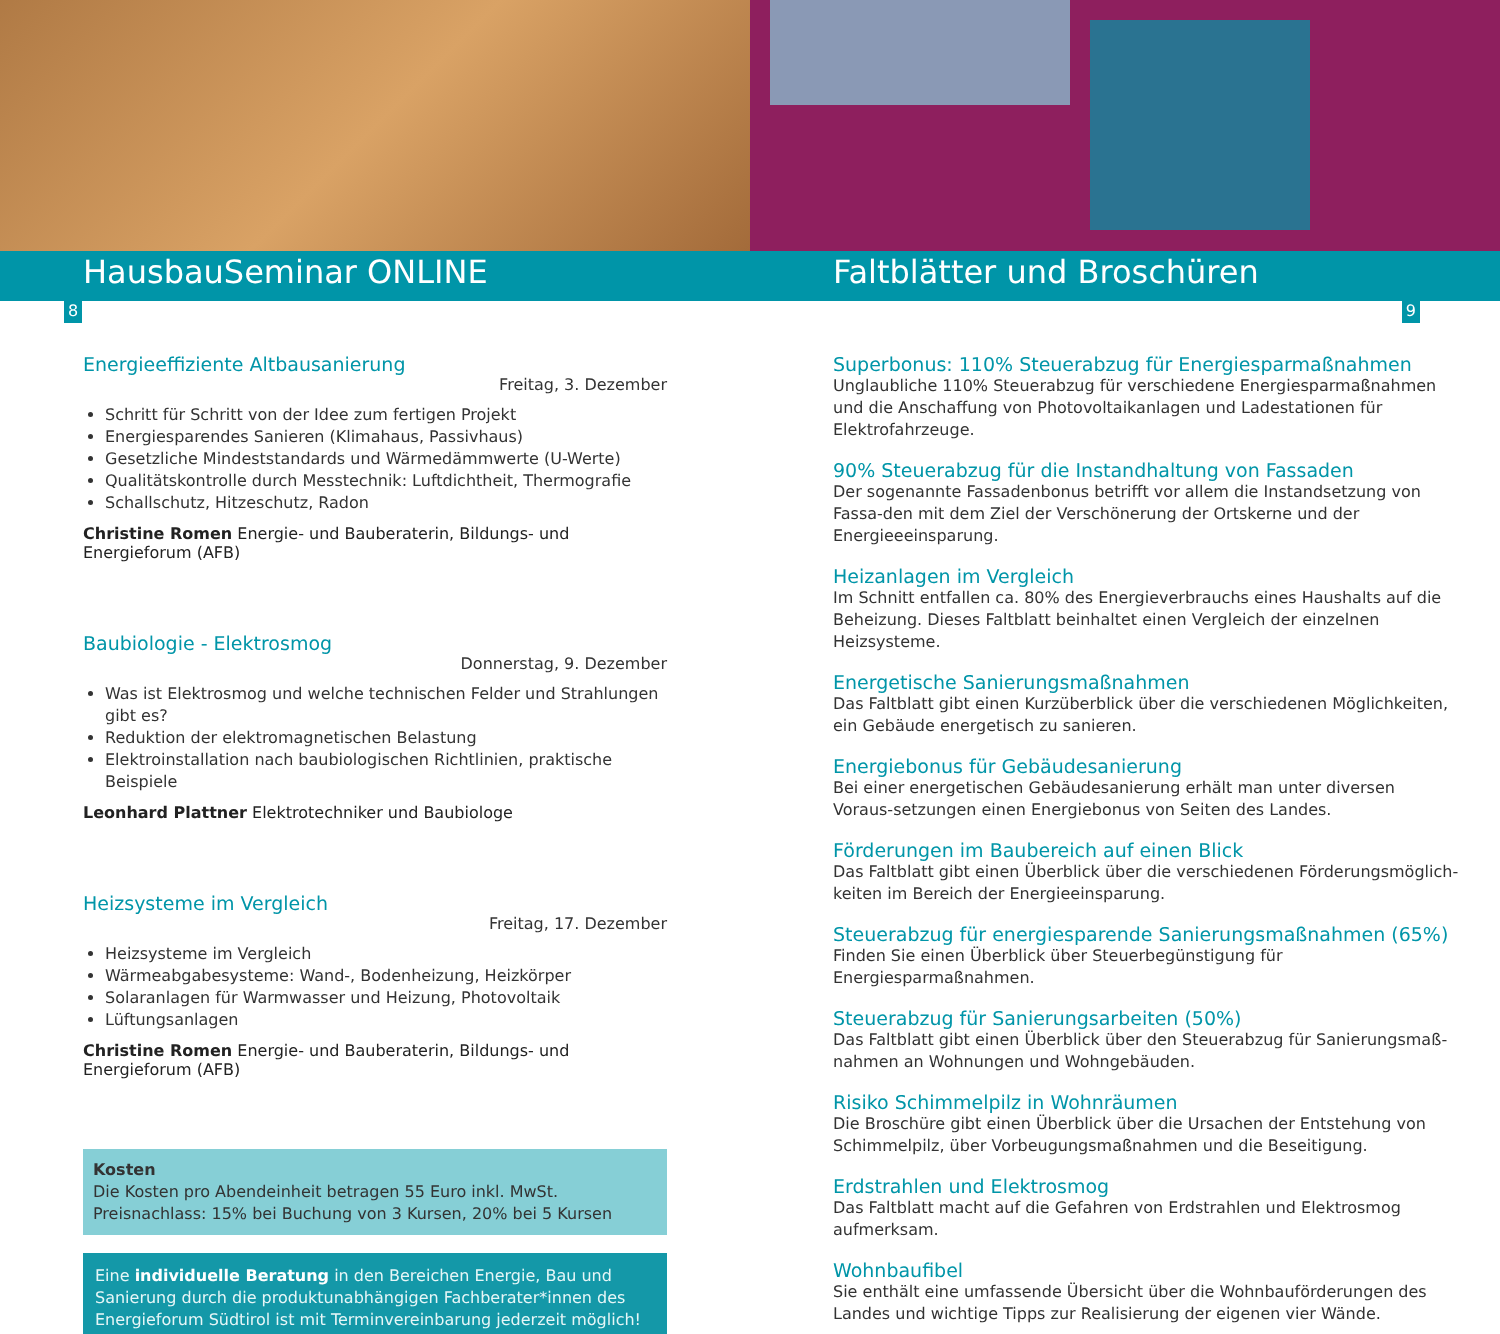HausbauSeminar ONLINE Faltblätter und Broschüren
8 9
Energieeffiziente Altbausanierung
Freitag, 3. Dezember
Schritt für Schritt von der Idee zum fertigen Projekt
Energiesparendes Sanieren (Klimahaus, Passivhaus)
Gesetzliche Mindeststandards und Wärmedämmwerte (U-Werte)
Qualitätskontrolle durch Messtechnik: Luftdichtheit, Thermografie
Schallschutz, Hitzeschutz, Radon
Christine Romen Energie- und Bauberaterin, Bildungs- und Energieforum (AFB)
Baubiologie - Elektrosmog
Donnerstag, 9. Dezember
Was ist Elektrosmog und welche technischen Felder und Strahlungen gibt es?
Reduktion der elektromagnetischen Belastung
Elektroinstallation nach baubiologischen Richtlinien, praktische Beispiele
Leonhard Plattner Elektrotechniker und Baubiologe
Heizsysteme im Vergleich
Freitag, 17. Dezember
Heizsysteme im Vergleich
Wärmeabgabesysteme: Wand-, Bodenheizung, Heizkörper
Solaranlagen für Warmwasser und Heizung, Photovoltaik
Lüftungsanlagen
Christine Romen Energie- und Bauberaterin, Bildungs- und Energieforum (AFB)
Kosten
Die Kosten pro Abendeinheit betragen 55 Euro inkl. MwSt.
Preisnachlass: 15% bei Buchung von 3 Kursen, 20% bei 5 Kursen
Eine individuelle Beratung in den Bereichen Energie, Bau und Sanierung durch die produktunabhängigen Fachberater*innen des Energieforum Südtirol ist mit Terminvereinbarung jederzeit möglich!
Superbonus: 110% Steuerabzug für Energiesparmaßnahmen
Unglaubliche 110% Steuerabzug für verschiedene Energiesparmaßnahmen und die Anschaffung von Photovoltaikanlagen und Ladestationen für Elektrofahrzeuge.
90% Steuerabzug für die Instandhaltung von Fassaden
Der sogenannte Fassadenbonus betrifft vor allem die Instandsetzung von Fassa-den mit dem Ziel der Verschönerung der Ortskerne und der Energieeeinsparung.
Heizanlagen im Vergleich
Im Schnitt entfallen ca. 80% des Energieverbrauchs eines Haushalts auf die Beheizung. Dieses Faltblatt beinhaltet einen Vergleich der einzelnen Heizsysteme.
Energetische Sanierungsmaßnahmen
Das Faltblatt gibt einen Kurzüberblick über die verschiedenen Möglichkeiten, ein Gebäude energetisch zu sanieren.
Energiebonus für Gebäudesanierung
Bei einer energetischen Gebäudesanierung erhält man unter diversen Voraus-setzungen einen Energiebonus von Seiten des Landes.
Förderungen im Baubereich auf einen Blick
Das Faltblatt gibt einen Überblick über die verschiedenen Förderungsmöglich-keiten im Bereich der Energieeinsparung.
Steuerabzug für energiesparende Sanierungsmaßnahmen (65%)
Finden Sie einen Überblick über Steuerbegünstigung für Energiesparmaßnahmen.
Steuerabzug für Sanierungsarbeiten (50%)
Das Faltblatt gibt einen Überblick über den Steuerabzug für Sanierungsmaß-nahmen an Wohnungen und Wohngebäuden.
Risiko Schimmelpilz in Wohnräumen
Die Broschüre gibt einen Überblick über die Ursachen der Entstehung von Schimmelpilz, über Vorbeugungsmaßnahmen und die Beseitigung.
Erdstrahlen und Elektrosmog
Das Faltblatt macht auf die Gefahren von Erdstrahlen und Elektrosmog aufmerksam.
Wohnbaufibel
Sie enthält eine umfassende Übersicht über die Wohnbauförderungen des Landes und wichtige Tipps zur Realisierung der eigenen vier Wände.